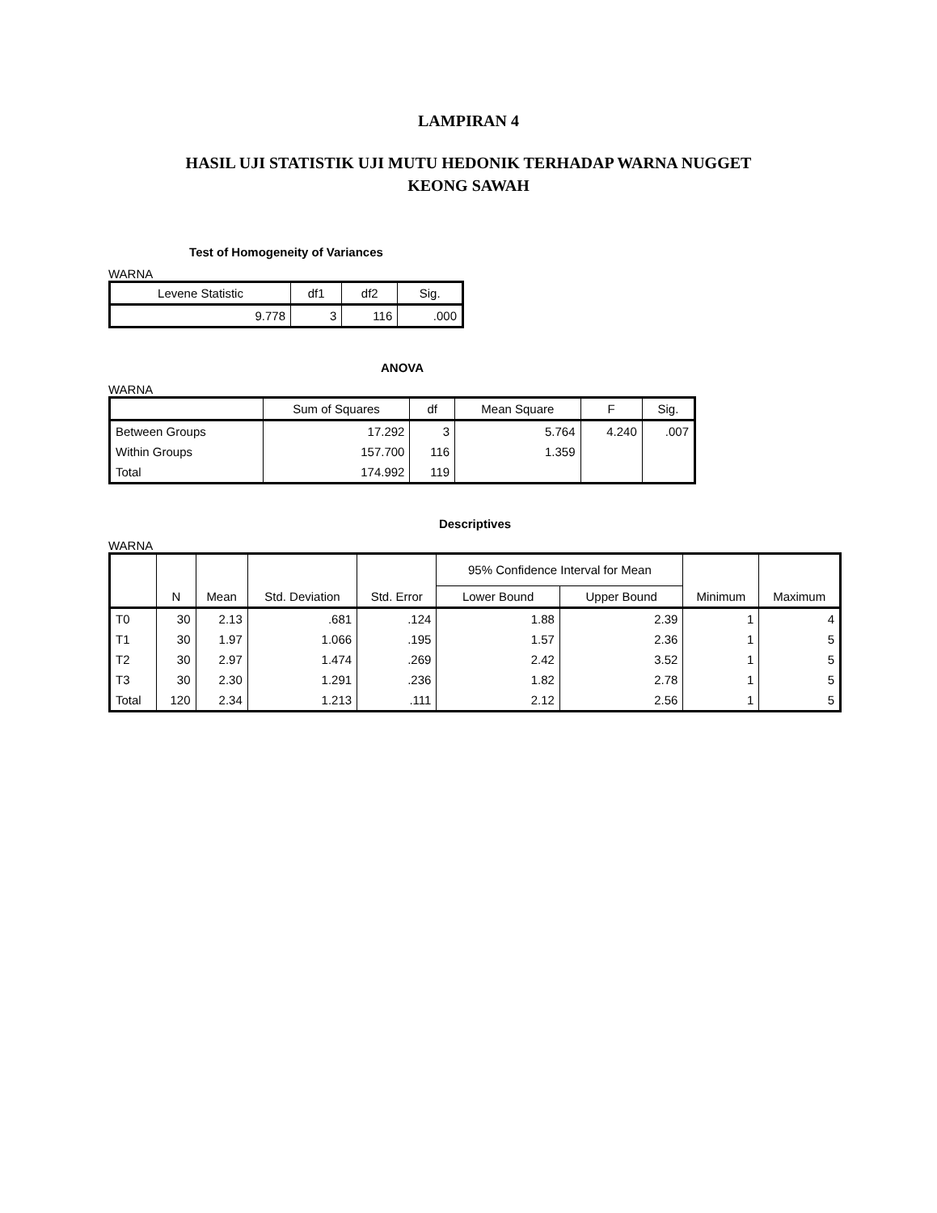LAMPIRAN 4
HASIL UJI STATISTIK UJI MUTU HEDONIK TERHADAP WARNA NUGGET
KEONG SAWAH
Test of Homogeneity of Variances
WARNA
| Levene Statistic | df1 | df2 | Sig. |
| --- | --- | --- | --- |
| 9.778 | 3 | 116 | .000 |
ANOVA
WARNA
| | Sum of Squares | df | Mean Square | F | Sig. |
| --- | --- | --- | --- | --- | --- |
| Between Groups | 17.292 | 3 | 5.764 | 4.240 | .007 |
| Within Groups | 157.700 | 116 | 1.359 | | |
| Total | 174.992 | 119 | | | |
Descriptives
WARNA
| | N | Mean | Std. Deviation | Std. Error | 95% Confidence Interval for Mean | | Minimum | Maximum |
| --- | --- | --- | --- | --- | --- | --- | --- | --- |
| | | | | | Lower Bound | Upper Bound | | |
| T0 | 30 | 2.13 | .681 | .124 | 1.88 | 2.39 | 1 | 4 |
| T1 | 30 | 1.97 | 1.066 | .195 | 1.57 | 2.36 | 1 | 5 |
| T2 | 30 | 2.97 | 1.474 | .269 | 2.42 | 3.52 | 1 | 5 |
| T3 | 30 | 2.30 | 1.291 | .236 | 1.82 | 2.78 | 1 | 5 |
| Total | 120 | 2.34 | 1.213 | .111 | 2.12 | 2.56 | 1 | 5 |